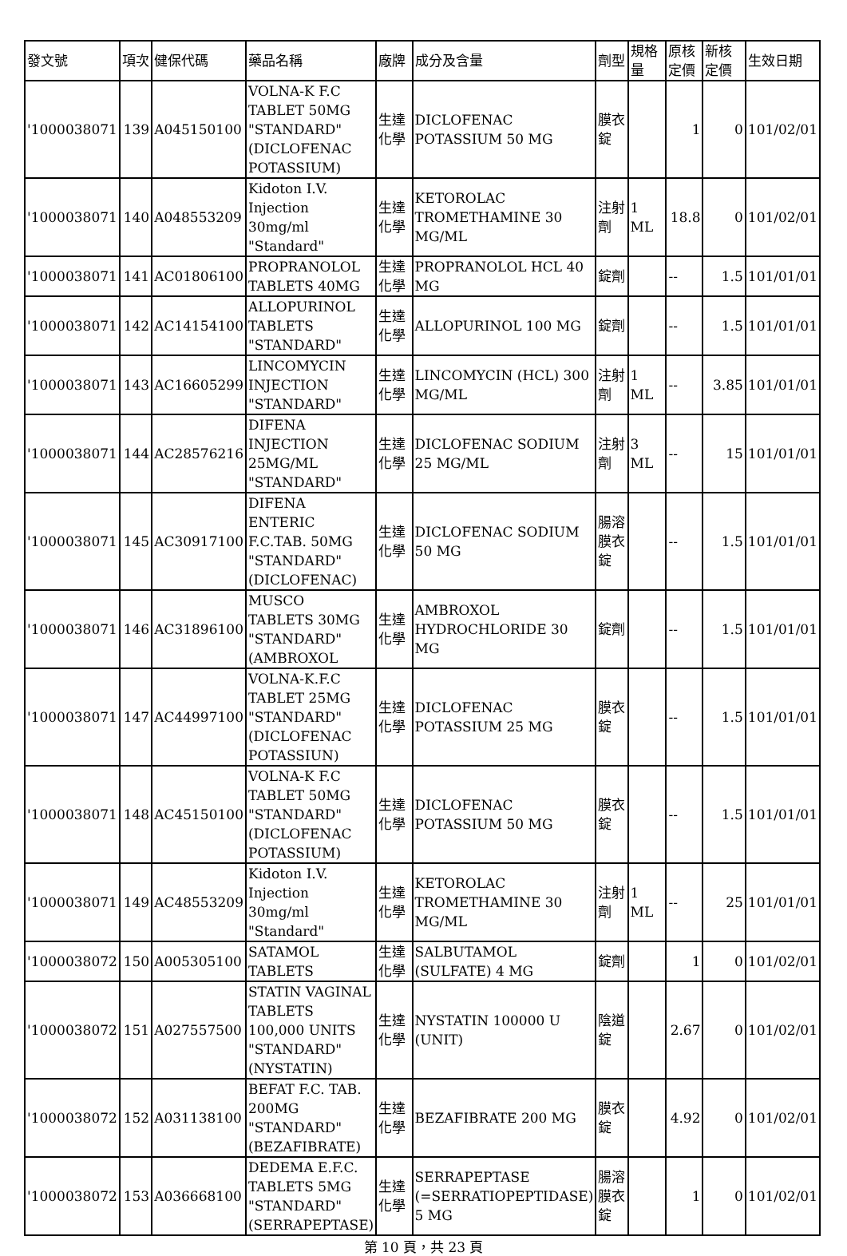| 發文號 | 項次 | 健保代碼 | 藥品名稱 | 廠牌 | 成分及含量 | 劑型 | 規格量 | 原核定價 | 新核定價 | 生效日期 |
| --- | --- | --- | --- | --- | --- | --- | --- | --- | --- | --- |
| '1000038071 | 139 | A045150100 | VOLNA-K F.C TABLET 50MG "STANDARD" (DICLOFENAC POTASSIUM) | 生達化學 | DICLOFENAC POTASSIUM 50 MG | 膜衣錠 | | 1 | 0 | 101/02/01 |
| '1000038071 | 140 | A048553209 | Kidoton I.V. Injection 30mg/ml "Standard" | 生達化學 | KETOROLAC TROMETHAMINE 30 MG/ML | 注射劑 | 1 ML | 18.8 | 0 | 101/02/01 |
| '1000038071 | 141 | AC01806100 | PROPRANOLOL TABLETS 40MG | 生達化學 | PROPRANOLOL HCL 40 MG | 錠劑 | | -- | 1.5 | 101/01/01 |
| '1000038071 | 142 | AC14154100 | ALLOPURINOL TABLETS "STANDARD" | 生達化學 | ALLOPURINOL 100 MG | 錠劑 | | -- | 1.5 | 101/01/01 |
| '1000038071 | 143 | AC16605299 | LINCOMYCIN INJECTION "STANDARD" | 生達化學 | LINCOMYCIN (HCL) 300 MG/ML | 注射劑 | 1 ML | -- | 3.85 | 101/01/01 |
| '1000038071 | 144 | AC28576216 | DIFENA INJECTION 25MG/ML "STANDARD" | 生達化學 | DICLOFENAC SODIUM 25 MG/ML | 注射劑 | 3 ML | -- | 15 | 101/01/01 |
| '1000038071 | 145 | AC30917100 | DIFENA ENTERIC F.C.TAB. 50MG "STANDARD" (DICLOFENAC) | 生達化學 | DICLOFENAC SODIUM 50 MG | 腸溶膜衣錠 | | -- | 1.5 | 101/01/01 |
| '1000038071 | 146 | AC31896100 | MUSCO TABLETS 30MG "STANDARD" (AMBROXOL | 生達化學 | AMBROXOL HYDROCHLORIDE 30 MG | 錠劑 | | -- | 1.5 | 101/01/01 |
| '1000038071 | 147 | AC44997100 | VOLNA-K.F.C TABLET 25MG "STANDARD" (DICLOFENAC POTASSIUN) | 生達化學 | DICLOFENAC POTASSIUM 25 MG | 膜衣錠 | | -- | 1.5 | 101/01/01 |
| '1000038071 | 148 | AC45150100 | VOLNA-K F.C TABLET 50MG "STANDARD" (DICLOFENAC POTASSIUM) | 生達化學 | DICLOFENAC POTASSIUM 50 MG | 膜衣錠 | | -- | 1.5 | 101/01/01 |
| '1000038071 | 149 | AC48553209 | Kidoton I.V. Injection 30mg/ml "Standard" | 生達化學 | KETOROLAC TROMETHAMINE 30 MG/ML | 注射劑 | 1 ML | -- | 25 | 101/01/01 |
| '1000038072 | 150 | A005305100 | SATAMOL TABLETS | 生達化學 | SALBUTAMOL (SULFATE) 4 MG | 錠劑 | | 1 | 0 | 101/02/01 |
| '1000038072 | 151 | A027557500 | STATIN VAGINAL TABLETS 100,000 UNITS "STANDARD" (NYSTATIN) | 生達化學 | NYSTATIN 100000 U (UNIT) | 陰道錠 | | 2.67 | 0 | 101/02/01 |
| '1000038072 | 152 | A031138100 | BEFAT F.C. TAB. 200MG "STANDARD" (BEZAFIBRATE) | 生達化學 | BEZAFIBRATE 200 MG | 膜衣錠 | | 4.92 | 0 | 101/02/01 |
| '1000038072 | 153 | A036668100 | DEDEMA E.F.C. TABLETS 5MG "STANDARD" (SERRAPEPTASE) | 生達化學 | SERRAPEPTASE (=SERRATIOPEPTIDASE) 5 MG | 腸溶膜衣錠 | | 1 | 0 | 101/02/01 |
第 10 頁，共 23 頁